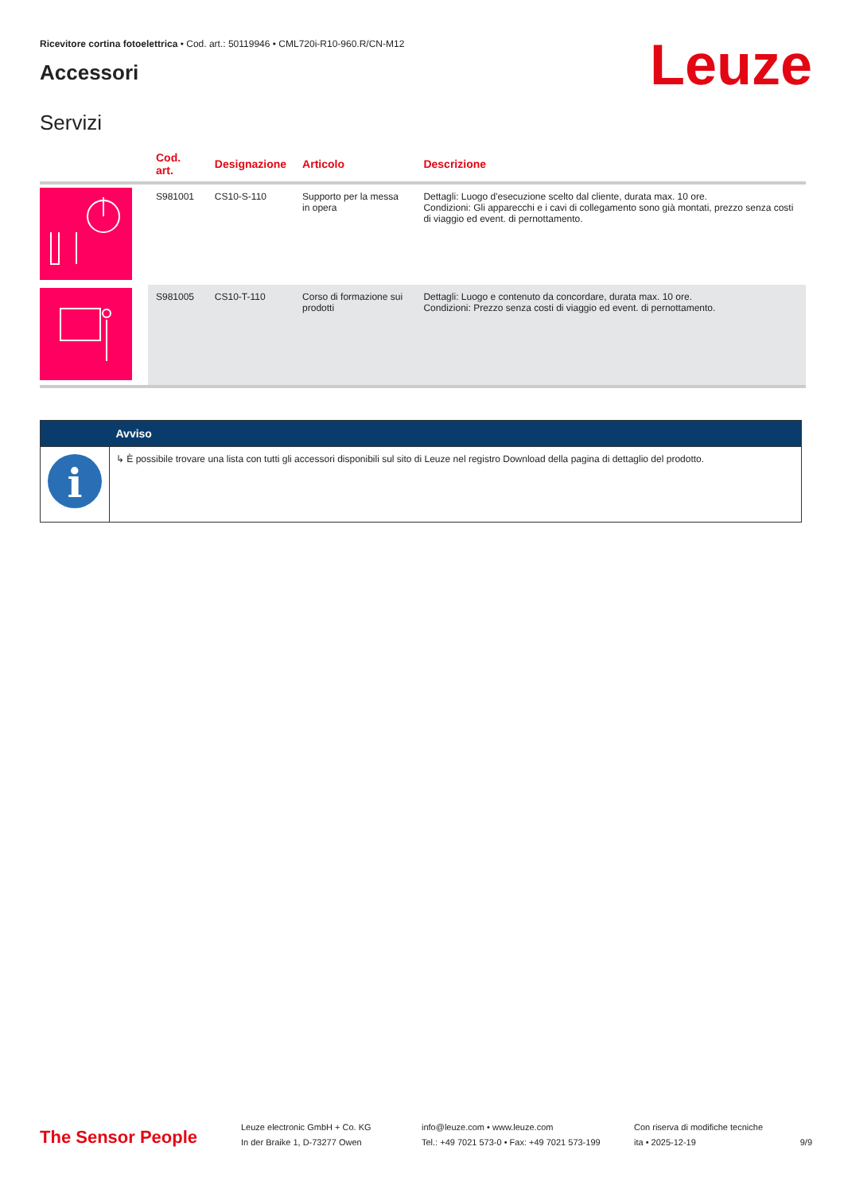Ricevitore cortina fotoelettrica • Cod. art.: 50119946 • CML720i-R10-960.R/CN-M12
Accessori
Leuze
Servizi
| | Cod. art. | Designazione | Articolo | Descrizione |
| --- | --- | --- | --- | --- |
| | S981001 | CS10-S-110 | Supporto per la messa in opera | Dettagli: Luogo d'esecuzione scelto dal cliente, durata max. 10 ore. Condizioni: Gli apparecchi e i cavi di collegamento sono già montati, prezzo senza costi di viaggio ed event. di pernottamento. |
| | S981005 | CS10-T-110 | Corso di formazione sui prodotti | Dettagli: Luogo e contenuto da concordare, durata max. 10 ore. Condizioni: Prezzo senza costi di viaggio ed event. di pernottamento. |
| | Avviso |
| --- | --- |
| i | ↳ È possibile trovare una lista con tutti gli accessori disponibili sul sito di Leuze nel registro Download della pagina di dettaglio del prodotto. |
The Sensor People
Leuze electronic GmbH + Co. KG
In der Braike 1, D-73277 Owen
info@leuze.com • www.leuze.com
Tel.: +49 7021 573-0 • Fax: +49 7021 573-199
Con riserva di modifiche tecniche
ita • 2025-12-19
9/9